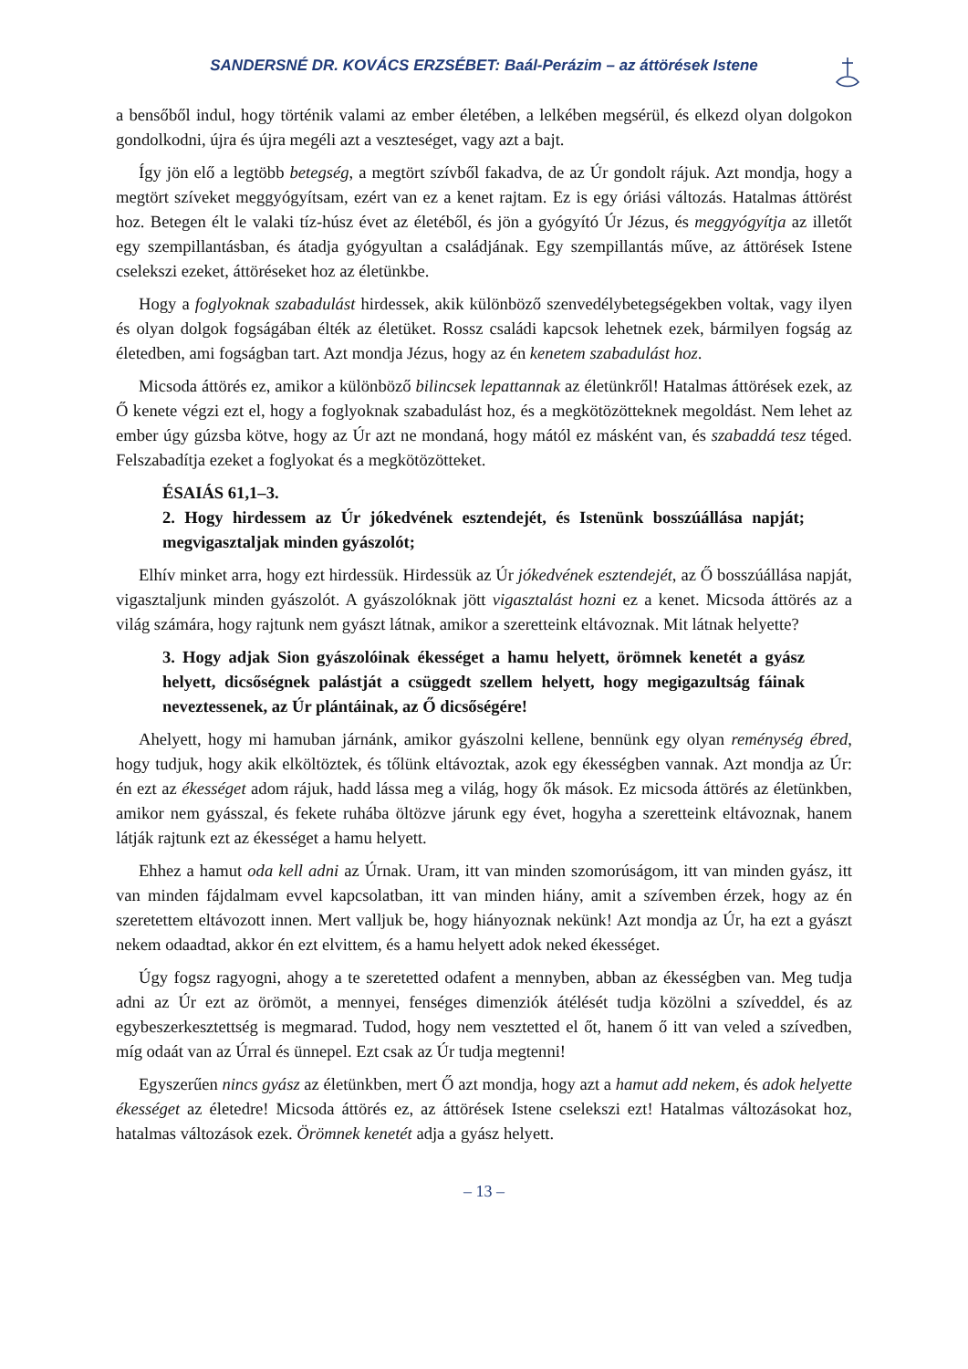SANDERSNÉ DR. KOVÁCS ERZSÉBET: Baál-Perázim – az áttörések Istene
a bensőből indul, hogy történik valami az ember életében, a lelkében megsérül, és elkezd olyan dolgokon gondolkodni, újra és újra megéli azt a veszteséget, vagy azt a bajt.
Így jön elő a legtöbb betegség, a megtört szívből fakadva, de az Úr gondolt rájuk. Azt mondja, hogy a megtört szíveket meggyógyítsam, ezért van ez a kenet rajtam. Ez is egy óriási változás. Hatalmas áttörést hoz. Betegen élt le valaki tíz-húsz évet az életéből, és jön a gyógyító Úr Jézus, és meggyógyítja az illetőt egy szempillantásban, és átadja gyógyultan a családjának. Egy szempillantás műve, az áttörések Istene cselekszi ezeket, áttöréseket hoz az életünkbe.
Hogy a foglyoknak szabadulást hirdessek, akik különböző szenvedélybetegségekben voltak, vagy ilyen és olyan dolgok fogságában élték az életüket. Rossz családi kapcsok lehetnek ezek, bármilyen fogság az életedben, ami fogságban tart. Azt mondja Jézus, hogy az én kenetem szabadulást hoz.
Micsoda áttörés ez, amikor a különböző bilincsek lepattannak az életünkről! Hatalmas áttörések ezek, az Ő kenete végzi ezt el, hogy a foglyoknak szabadulást hoz, és a megkötözöt­teknek megoldást. Nem lehet az ember úgy gúzsba kötve, hogy az Úr azt ne mondaná, hogy mától ez másként van, és szabaddá tesz téged. Felszabadítja ezeket a foglyokat és a megkötözötteket.
ÉSAIÁS 61,1–3.
2. Hogy hirdessem az Úr jókedvének esztendejét, és Istenünk bosszúállása napját; megvigasztaljak minden gyászolót;
Elhív minket arra, hogy ezt hirdessük. Hirdessük az Úr jókedvének esztendejét, az Ő bosszúállása napját, vigasztaljunk minden gyászolót. A gyászolóknak jött vigasztalást hozni ez a kenet. Micsoda áttörés az a világ számára, hogy rajtunk nem gyászt látnak, amikor a szeretteink eltávoznak. Mit látnak helyette?
3. Hogy adjak Sion gyászolóinak ékességet a hamu helyett, örömnek kenetét a gyász helyett, dicsőségnek palástját a csüggedt szellem helyett, hogy megiga­zultság fáinak neveztessenek, az Úr plántáinak, az Ő dicsőségére!
Ahelyett, hogy mi hamuban járnánk, amikor gyászolni kellene, bennünk egy olyan remén­ység ébred, hogy tudjuk, hogy akik elköltöztek, és tőlünk eltávoztak, azok egy ékességben vannak. Azt mondja az Úr: én ezt az ékességet adom rájuk, hadd lássa meg a világ, hogy ők mások. Ez micsoda áttörés az életünkben, amikor nem gyásszal, és fekete ruhába öltözve járunk egy évet, hogyha a szeretteink eltávoznak, hanem látják rajtunk ezt az ékességet a hamu helyett.
Ehhez a hamut oda kell adni az Úrnak. Uram, itt van minden szomorúságom, itt van minden gyász, itt van minden fájdalmam evvel kapcsolatban, itt van minden hiány, amit a szívemben érzek, hogy az én szeretettem eltávozott innen. Mert valljuk be, hogy hiányoznak nekünk! Azt mondja az Úr, ha ezt a gyászt nekem odaadtad, akkor én ezt elvittem, és a hamu helyett adok neked ékességet.
Úgy fogsz ragyogni, ahogy a te szeretetted odafent a mennyben, abban az ékességben van. Meg tudja adni az Úr ezt az örömöt, a mennyei, fenséges dimenziók átélését tudja közölni a szíveddel, és az egybeszerkesztettség is megmarad. Tudod, hogy nem vesztetted el őt, hanem ő itt van veled a szívedben, míg odaát van az Úrral és ünnepel. Ezt csak az Úr tudja megtenni!
Egyszerűen nincs gyász az életünkben, mert Ő azt mondja, hogy azt a hamut add nekem, és adok helyette ékességet az életedre! Micsoda áttörés ez, az áttörések Istene cselekszi ezt! Hatalmas változásokat hoz, hatalmas változások ezek. Örömnek kenetét adja a gyász helyett.
– 13 –